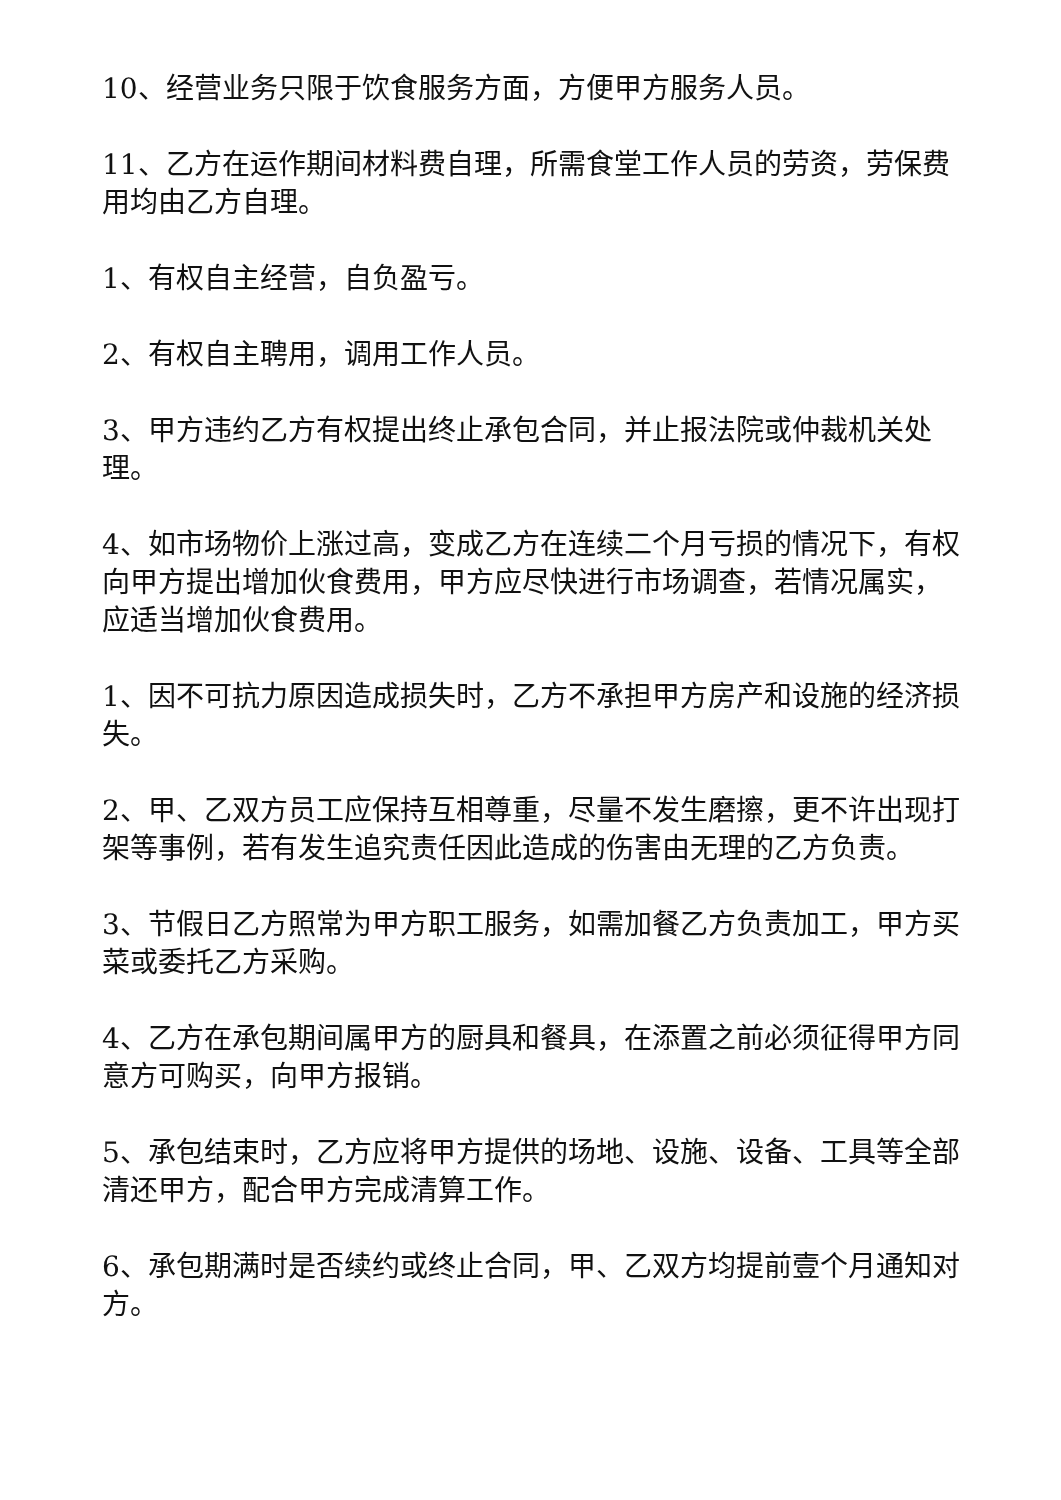10、经营业务只限于饮食服务方面，方便甲方服务人员。
11、乙方在运作期间材料费自理，所需食堂工作人员的劳资，劳保费用均由乙方自理。
1、有权自主经营，自负盈亏。
2、有权自主聘用，调用工作人员。
3、甲方违约乙方有权提出终止承包合同，并止报法院或仲裁机关处理。
4、如市场物价上涨过高，变成乙方在连续二个月亏损的情况下，有权向甲方提出增加伙食费用，甲方应尽快进行市场调查，若情况属实，应适当增加伙食费用。
1、因不可抗力原因造成损失时，乙方不承担甲方房产和设施的经济损失。
2、甲、乙双方员工应保持互相尊重，尽量不发生磨擦，更不许出现打架等事例，若有发生追究责任因此造成的伤害由无理的乙方负责。
3、节假日乙方照常为甲方职工服务，如需加餐乙方负责加工，甲方买菜或委托乙方采购。
4、乙方在承包期间属甲方的厨具和餐具，在添置之前必须征得甲方同意方可购买，向甲方报销。
5、承包结束时，乙方应将甲方提供的场地、设施、设备、工具等全部清还甲方，配合甲方完成清算工作。
6、承包期满时是否续约或终止合同，甲、乙双方均提前壹个月通知对方。